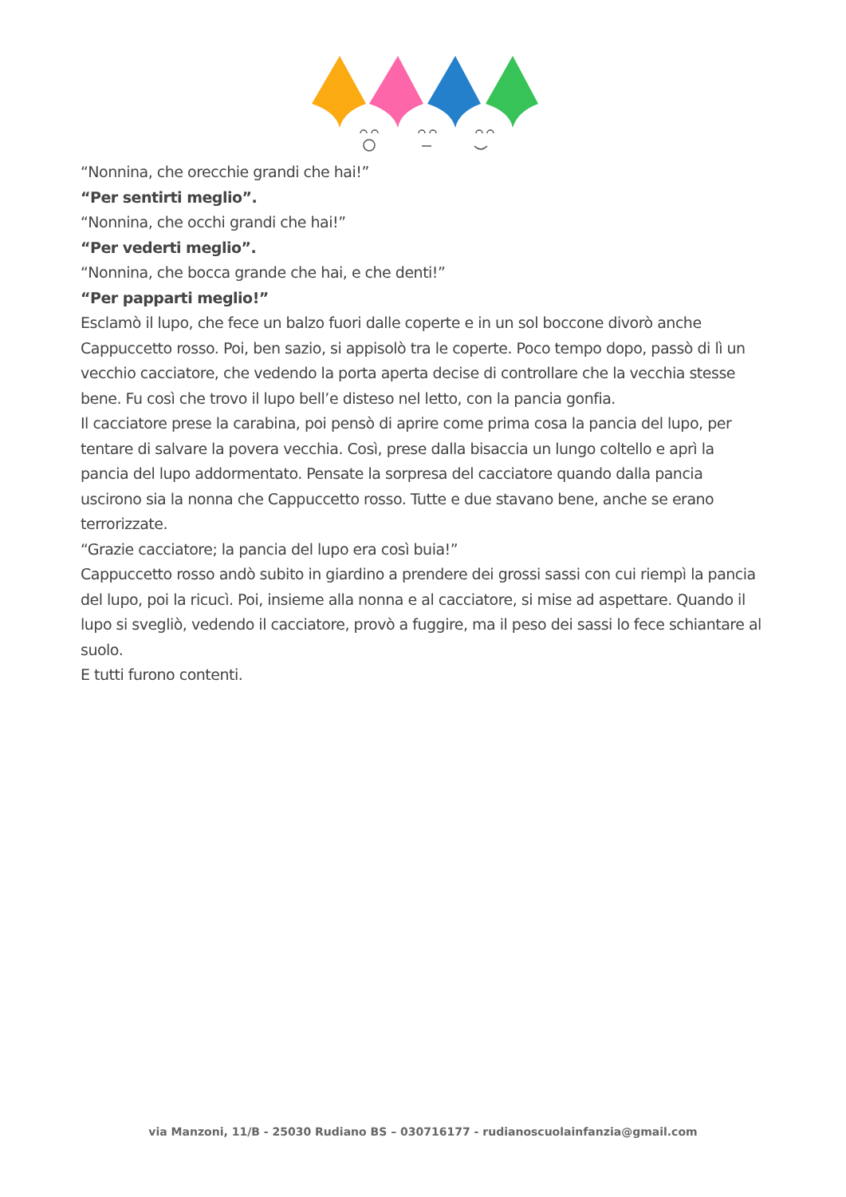“Nonnina, che orecchie grandi che hai!”
“Per sentirti meglio”.
“Nonnina, che occhi grandi che hai!”
“Per vederti meglio”.
“Nonnina, che bocca grande che hai, e che denti!”
“Per papparti meglio!”
Esclamò il lupo, che fece un balzo fuori dalle coperte e in un sol boccone divorò anche Cappuccetto rosso. Poi, ben sazio, si appisolò tra le coperte. Poco tempo dopo, passò di lì un vecchio cacciatore, che vedendo la porta aperta decise di controllare che la vecchia stesse bene. Fu così che trovo il lupo bell’e disteso nel letto, con la pancia gonfia.
Il cacciatore prese la carabina, poi pensò di aprire come prima cosa la pancia del lupo, per tentare di salvare la povera vecchia. Così, prese dalla bisaccia un lungo coltello e aprì la pancia del lupo addormentato. Pensate la sorpresa del cacciatore quando dalla pancia uscirono sia la nonna che Cappuccetto rosso. Tutte e due stavano bene, anche se erano terrorizzate.
“Grazie cacciatore; la pancia del lupo era così buia!”
Cappuccetto rosso andò subito in giardino a prendere dei grossi sassi con cui riempì la pancia del lupo, poi la ricucì. Poi, insieme alla nonna e al cacciatore, si mise ad aspettare. Quando il lupo si svegliò, vedendo il cacciatore, provò a fuggire, ma il peso dei sassi lo fece schiantare al suolo.
E tutti furono contenti.
via Manzoni, 11/B - 25030 Rudiano BS – 030716177 - rudianoscuolainfanzia@gmail.com